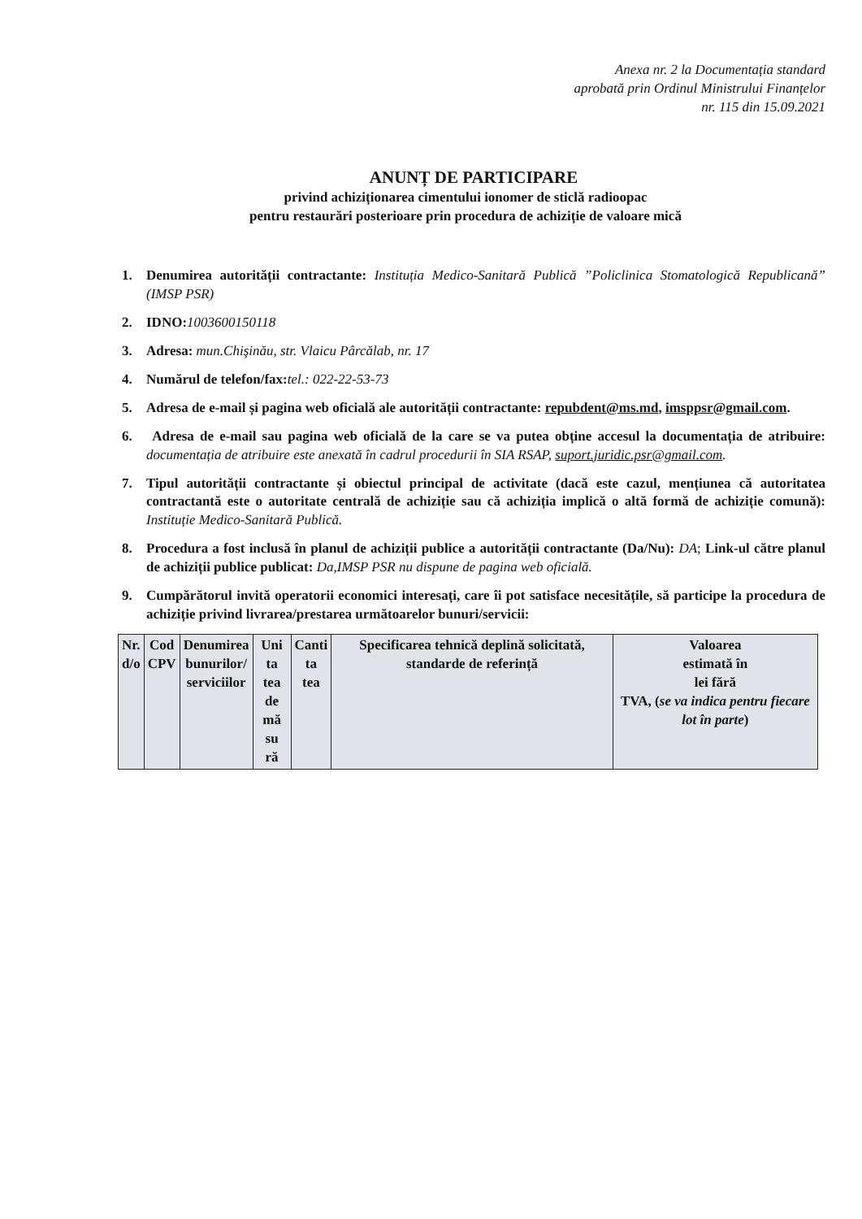Anexa nr. 2 la Documentația standard
aprobată prin Ordinul Ministrului Finanțelor
nr. 115 din 15.09.2021
ANUNȚ DE PARTICIPARE
privind achiziționarea cimentului ionomer de sticlă radioopac
pentru restaurări posterioare prin procedura de achiziție de valoare mică
1. Denumirea autorității contractante: Instituția Medico-Sanitară Publică ”Policlinica Stomatologică Republicană” (IMSP PSR)
2. IDNO: 1003600150118
3. Adresa: mun.Chişinău, str. Vlaicu Pârcălab, nr. 17
4. Numărul de telefon/fax: tel.: 022-22-53-73
5. Adresa de e-mail și pagina web oficială ale autorității contractante: repubdent@ms.md, imsppsr@gmail.com.
6. Adresa de e-mail sau pagina web oficială de la care se va putea obține accesul la documentația de atribuire: documentația de atribuire este anexată în cadrul procedurii în SIA RSAP, suport.juridic.psr@gmail.com.
7. Tipul autorității contractante și obiectul principal de activitate (dacă este cazul, mențiunea că autoritatea contractantă este o autoritate centrală de achiziție sau că achiziția implică o altă formă de achiziție comună): Instituție Medico-Sanitară Publică.
8. Procedura a fost inclusă în planul de achiziții publice a autorității contractante (Da/Nu): DA; Link-ul către planul de achiziții publice publicat: Da,IMSP PSR nu dispune de pagina web oficială.
9. Cumpărătorul invită operatorii economici interesați, care îi pot satisface necesitățile, să participe la procedura de achiziție privind livrarea/prestarea următoarelor bunuri/servicii:
| Nr. d/o | Cod CPV | Denumirea bunurilor/ serviciilor | Uni ta tea de mă su ră | Canti ta tea | Specificarea tehnică deplină solicitată, standarde de referință | Valoarea estimată în lei fără TVA, ( se va indica pentru fiecare lot în parte ) |
| --- | --- | --- | --- | --- | --- | --- |